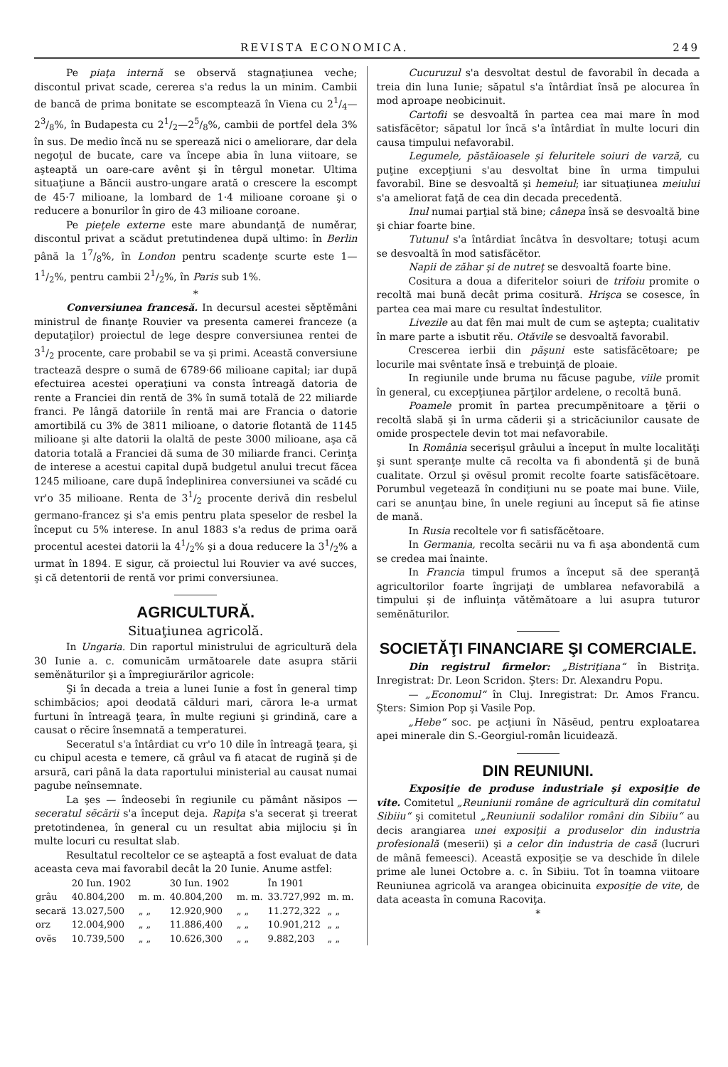REVISTA ECONOMICA. 249
Pe piaţa internă se observă stagnaţiunea veche; discontul privat scade, cererea s'a redus la un minim. Cambii de bancă de prima bonitate se escomptează în Viena cu 21/4—23/8%, în Budapesta cu 21/2—25/8%, cambii de portfel dela 3% în sus. De medio încă nu se sperează nici o ameliorare, dar dela negoţul de bucate, care va începe abia în luna viitoare, se aşteaptă un oare-care avênt şi în têrgul monetar. Ultima situaţiune a Băncii austro-ungare arată o crescere la escompt de 45·7 milioane, la lombard de 1·4 milioane coroane şi o reducere a bonurilor în giro de 43 milioane coroane.
Pe pieţele externe este mare abundanţă de numěrar, discontul privat a scădut pretutindenea după ultimo: în Berlin până la 17/8%, în London pentru scadenţe scurte este 1—11/2%, pentru cambii 21/2%, în Paris sub 1%.
*
Conversiunea francesă. In decursul acestei sěptěmâni ministrul de finanţe Rouvier va presenta camerei franceze (a deputaţilor) proiectul de lege despre conversiunea rentei de 31/2 procente, care probabil se va şi primi. Această conversiune tractează despre o sumă de 6789·66 milioane capital; iar după efectuirea acestei operaţiuni va consta întreagă datoria de rente a Franciei din rentă de 3% în sumă totală de 22 miliarde franci. Pe lângă datoriile în rentă mai are Francia o datorie amortibilă cu 3% de 3811 milioane, o datorie flotantă de 1145 milioane şi alte datorii la olaltă de peste 3000 milioane, aşa că datoria totală a Franciei dă suma de 30 miliarde franci. Cerinţa de interese a acestui capital după budgetul anului trecut făcea 1245 milioane, care după îndeplinirea conversiunei va scădé cu vr'o 35 milioane. Renta de 31/2 procente derivă din resbelul germano-francez şi s'a emis pentru plata speselor de resbel la început cu 5% interese. In anul 1883 s'a redus de prima oară procentul acestei datorii la 41/2% şi a doua reducere la 31/2% a urmat în 1894. E sigur, că proiectul lui Rouvier va avé succes, şi că detentorii de rentă vor primi conversiunea.
AGRICULTURĂ.
Situaţiunea agricolă.
In Ungaria. Din raportul ministrului de agricultură dela 30 Iunie a. c. comunicăm următoarele date asupra stării semĕnăturilor şi a împregiurărilor agricole:
Şi în decada a treia a lunei Iunie a fost în general timp schimbăcios; apoi deodată călduri mari, cărora le-a urmat furtuni în întreagă ţeara, în multe regiuni şi grindină, care a causat o rĕcire însemnată a temperaturei.
Seceratul s'a întârdiat cu vr'o 10 dile în întreagă ţeara, şi cu chipul acesta e temere, că grâul va fi atacat de rugină şi de arsură, cari până la data raportului ministerial au causat numai pagube neînsemnate.
La şes — îndeosebi în regiunile cu pământ năsipos — seceratul sĕcării s'a început deja. Rapiţa s'a secerat şi treerat pretotindenea, în general cu un resultat abia mijlociu şi în multe locuri cu resultat slab.
Resultatul recoltelor ce se aşteaptă a fost evaluat de data aceasta ceva mai favorabil decât la 20 Iunie. Anume astfel:
| | 20 Iun. 1902 | | 30 Iun. 1902 | | În 1901 | |
| --- | --- | --- | --- | --- | --- | --- |
| grâu | 40.804,200 | m. m. | 40.804,200 | m. m. | 33.727,992 | m. m. |
| secară | 13.027,500 | „ „ | 12.920,900 | „ „ | 11.272,322 | „ „ |
| orz | 12.004,900 | „ „ | 11.886,400 | „ „ | 10.901,212 | „ „ |
| ovĕs | 10.739,500 | „ „ | 10.626,300 | „ „ | 9.882,203 | „ „ |
Cucuruzul s'a desvoltat destul de favorabil în decada a treia din luna Iunie; săpatul s'a întârdiat însă pe alocurea în mod aproape neobicinuit.
Cartofii se desvoaltă în partea cea mai mare în mod satisfăcĕtor; săpatul lor încă s'a întârdiat în multe locuri din causa timpului nefavorabil.
Legumele, păstăioasele şi feluritele soiuri de varză, cu puţine excepţiuni s'au desvoltat bine în urma timpului favorabil. Bine se desvoaltă şi hemeiul; iar situaţiunea meiului s'a ameliorat faţă de cea din decada precedentă.
Inul numai parţial stă bine; cânepa însă se desvoaltă bine şi chiar foarte bine.
Tutunul s'a întârdiat încâtva în desvoltare; totuşi acum se desvoaltă în mod satisfăcĕtor.
Napii de zăhar şi de nutreţ se desvoaltă foarte bine.
Cositura a doua a diferitelor soiuri de trifoiu promite o recoltă mai bună decât prima cositură. Hrişca se cosesce, în partea cea mai mare cu resultat îndestulitor.
Livezile au dat fên mai mult de cum se aştepta; cualitativ în mare parte a isbutit rĕu. Otăvile se desvoaltă favorabil.
Crescerea ierbii din păşuni este satisfăcĕtoare; pe locurile mai svêntate însă e trebuinţă de ploaie.
In regiunile unde bruma nu făcuse pagube, viile promit în general, cu excepţiunea părţilor ardelene, o recoltă bună.
Poamele promit în partea precumpĕnitoare a ţĕrii o recoltă slabă şi în urma căderii şi a stricăciunilor causate de omide prospectele devin tot mai nefavorabile.
In România secerişul grâului a început în multe localităţi şi sunt speranţe multe că recolta va fi abondentă şi de bună cualitate. Orzul şi ovĕsul promit recolte foarte satisfăcĕtoare. Porumbul vegetează în condiţiuni nu se poate mai bune. Viile, cari se anunţau bine, în unele regiuni au început să fie atinse de mană.
In Rusia recoltele vor fi satisfăcĕtoare.
In Germania, recolta secării nu va fi aşa abondentă cum se credea mai înainte.
In Francia timpul frumos a început să dee speranţă agricultorilor foarte îngrijaţi de umblarea nefavorabilă a timpului şi de influinţa vătĕmătoare a lui asupra tuturor semĕnăturilor.
SOCIETĂŢI FINANCIARE ŞI COMERCIALE.
Din registrul firmelor: „Bistriţiana“ în Bistriţa. Inregistrat: Dr. Leon Scridon. Şters: Dr. Alexandru Popu.
— „Economul“ în Cluj. Inregistrat: Dr. Amos Francu. Şters: Simion Pop şi Vasile Pop.
„Hebe“ soc. pe acţiuni în Năsĕud, pentru exploatarea apei minerale din S.-Georgiul-român licuidează.
DIN REUNIUNI.
Exposiţie de produse industriale şi exposiţie de vite. Comitetul „Reuniunii române de agricultură din comitatul Sibiiu“ şi comitetul „Reuniunii sodalilor români din Sibiiu“ au decis arangiarea unei exposiţii a produselor din industria profesională (meserii) şi a celor din industria de casă (lucruri de mână femeesci). Această exposiţie se va deschide în dilele prime ale lunei Octobre a. c. în Sibiiu. Tot în toamna viitoare Reuniunea agricolă va arangea obicinuita exposiţie de vite, de data aceasta în comuna Racoviţa.
*